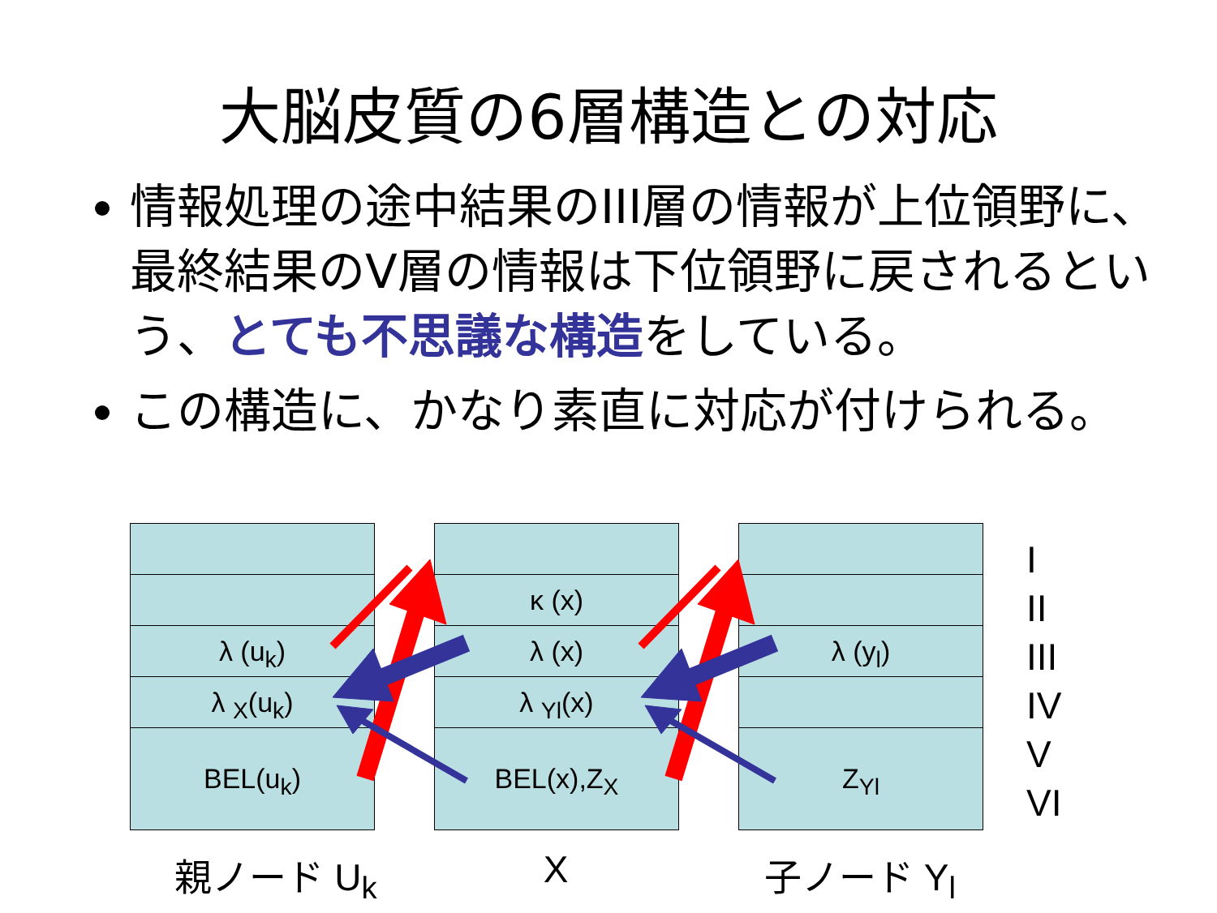大脳皮質の6層構造との対応
情報処理の途中結果のIII層の情報が上位領野に、最終結果のV層の情報は下位領野に戻されるという、とても不思議な構造をしている。
この構造に、かなり素直に対応が付けられる。
λ (u<sub>k</sub>)
λ <sub>X</sub>(u<sub>k</sub>)
BEL(u<sub>k</sub>)
κ (x)
λ (x)
λ <sub>Yl</sub>(x)
BEL(x),Z<sub>X</sub>
λ (y<sub>l</sub>)
Z<sub>Yl</sub>
親ノード U<sub>k</sub> X 子ノード Y<sub>l</sub>
I
II
III
IV
V
VI